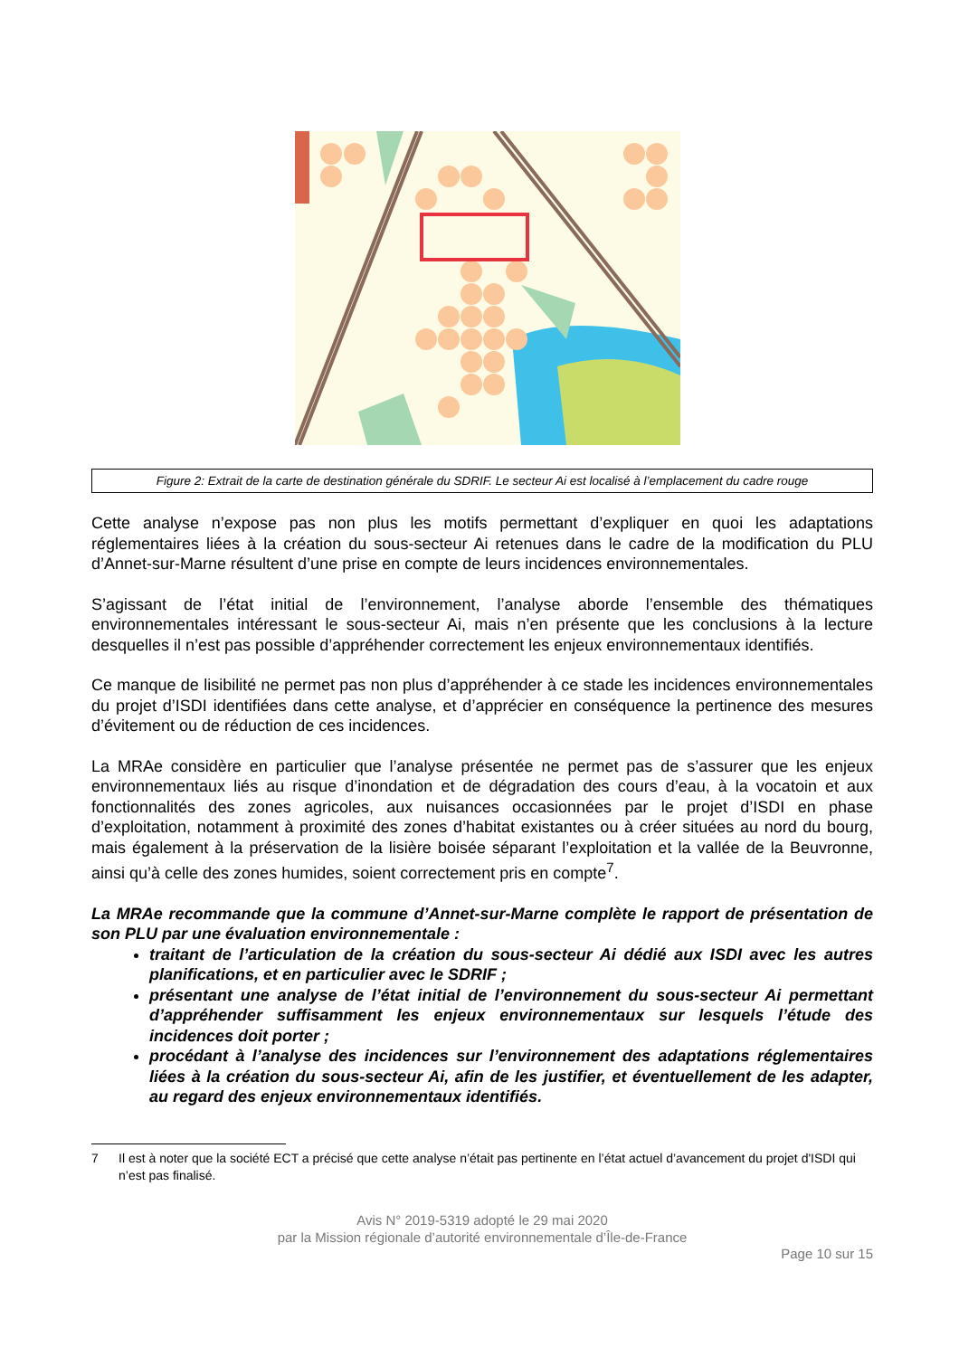Figure 2: Extrait de la carte de destination générale du SDRIF. Le secteur Ai est localisé à l’emplacement du cadre rouge
Cette analyse n’expose pas non plus les motifs permettant d’expliquer en quoi les adaptations réglementaires liées à la création du sous-secteur Ai retenues dans le cadre de la modification du PLU d’Annet-sur-Marne résultent d’une prise en compte de leurs incidences environnementales.
S’agissant de l’état initial de l’environnement, l’analyse aborde l’ensemble des thématiques environnementales intéressant le sous-secteur Ai, mais n’en présente que les conclusions à la lecture desquelles il n’est pas possible d’appréhender correctement les enjeux environnementaux identifiés.
Ce manque de lisibilité ne permet pas non plus d’appréhender à ce stade les incidences environnementales du projet d’ISDI identifiées dans cette analyse, et d’apprécier en conséquence la pertinence des mesures d’évitement ou de réduction de ces incidences.
La MRAe considère en particulier que l’analyse présentée ne permet pas de s’assurer que les enjeux environnementaux liés au risque d’inondation et de dégradation des cours d’eau, à la vocatoin et aux fonctionnalités des zones agricoles, aux nuisances occasionnées par le projet d’ISDI en phase d’exploitation, notamment à proximité des zones d’habitat existantes ou à créer situées au nord du bourg, mais également à la préservation de la lisière boisée séparant l’exploitation et la vallée de la Beuvronne, ainsi qu’à celle des zones humides, soient correctement pris en compte<sup>7</sup>.
La MRAe recommande que la commune d’Annet-sur-Marne complète le rapport de présentation de son PLU par une évaluation environnementale :
traitant de l’articulation de la création du sous-secteur Ai dédié aux ISDI avec les autres planifications, et en particulier avec le SDRIF ;
présentant une analyse de l’état initial de l’environnement du sous-secteur Ai permettant d’appréhender suffisamment les enjeux environnementaux sur lesquels l’étude des incidences doit porter ;
procédant à l’analyse des incidences sur l’environnement des adaptations réglementaires liées à la création du sous-secteur Ai, afin de les justifier, et éventuellement de les adapter, au regard des enjeux environnementaux identifiés.
7 Il est à noter que la société ECT a précisé que cette analyse n’était pas pertinente en l’état actuel d’avancement du projet d'ISDI qui n’est pas finalisé.
Avis N° 2019-5319 adopté le 29 mai 2020
par la Mission régionale d’autorité environnementale d’Île-de-France
Page 10 sur 15